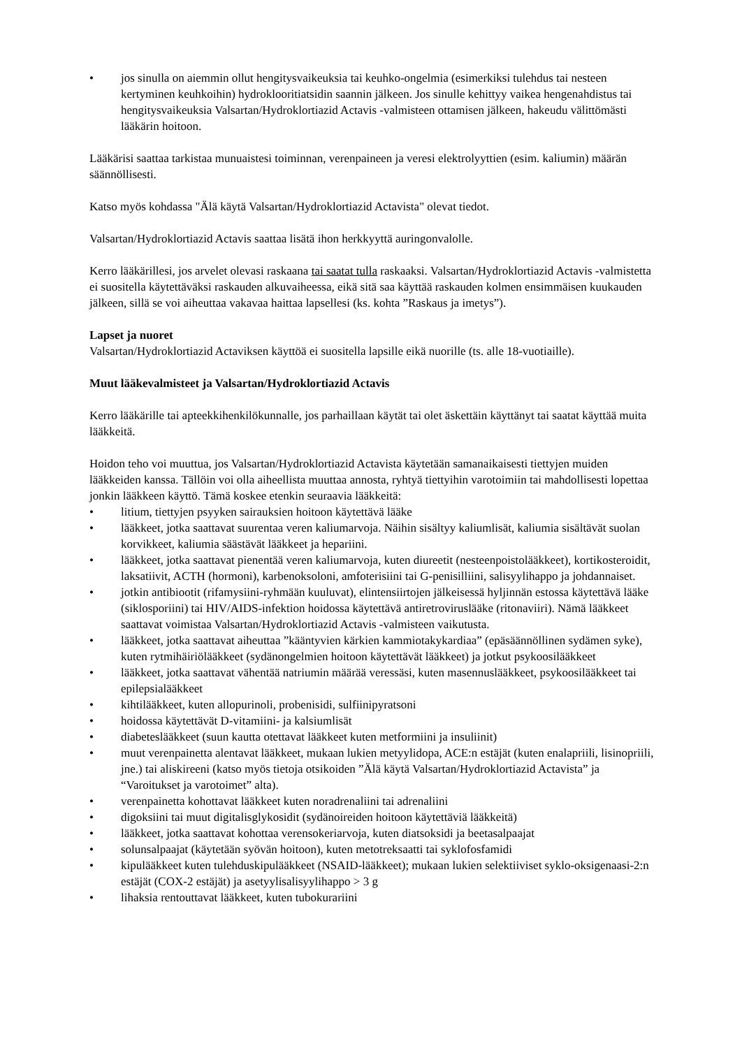• jos sinulla on aiemmin ollut hengitysvaikeuksia tai keuhko-ongelmia (esimerkiksi tulehdus tai nesteen kertyminen keuhkoihin) hydroklooritiatsidin saannin jälkeen. Jos sinulle kehittyy vaikea hengenahdistus tai hengitysvaikeuksia Valsartan/Hydroklortiazid Actavis -valmisteen ottamisen jälkeen, hakeudu välittömästi lääkärin hoitoon.
Lääkärisi saattaa tarkistaa munuaistesi toiminnan, verenpaineen ja veresi elektrolyyttien (esim. kaliumin) määrän säännöllisesti.
Katso myös kohdassa "Älä käytä Valsartan/Hydroklortiazid Actavista" olevat tiedot.
Valsartan/Hydroklortiazid Actavis saattaa lisätä ihon herkkyyttä auringonvalolle.
Kerro lääkärillesi, jos arvelet olevasi raskaana tai saatat tulla raskaaksi. Valsartan/Hydroklortiazid Actavis -valmistetta ei suositella käytettäväksi raskauden alkuvaiheessa, eikä sitä saa käyttää raskauden kolmen ensimmäisen kuukauden jälkeen, sillä se voi aiheuttaa vakavaa haittaa lapsellesi (ks. kohta ”Raskaus ja imetys”).
Lapset ja nuoret
Valsartan/Hydroklortiazid Actaviksen käyttöä ei suositella lapsille eikä nuorille (ts. alle 18-vuotiaille).
Muut lääkevalmisteet ja Valsartan/Hydroklortiazid Actavis
Kerro lääkärille tai apteekkihenkilökunnalle, jos parhaillaan käytät tai olet äskettäin käyttänyt tai saatat käyttää muita lääkkeitä.
Hoidon teho voi muuttua, jos Valsartan/Hydroklortiazid Actavista käytetään samanaikaisesti tiettyjen muiden lääkkeiden kanssa. Tällöin voi olla aiheellista muuttaa annosta, ryhtyä tiettyihin varotoimiin tai mahdollisesti lopettaa jonkin lääkkeen käyttö. Tämä koskee etenkin seuraavia lääkkeitä:
• litium, tiettyjen psyyken sairauksien hoitoon käytettävä lääke
• lääkkeet, jotka saattavat suurentaa veren kaliumarvoja. Näihin sisältyy kaliumlisät, kaliumia sisältävät suolan korvikkeet, kaliumia säästävät lääkkeet ja hepariini.
• lääkkeet, jotka saattavat pienentää veren kaliumarvoja, kuten diureetit (nesteenpoistolääkkeet), kortikosteroidit, laksatiivit, ACTH (hormoni), karbenoksoloni, amfoterisiini tai G-penisilliini, salisyylihappo ja johdannaiset.
• jotkin antibiootit (rifamysiini-ryhmään kuuluvat), elintensiirtojen jälkeisessä hyljinnän estossa käytettävä lääke (siklosporiini) tai HIV/AIDS-infektion hoidossa käytettävä antiretroviruslääke (ritonaviiri). Nämä lääkkeet saattavat voimistaa Valsartan/Hydroklortiazid Actavis -valmisteen vaikutusta.
• lääkkeet, jotka saattavat aiheuttaa ”kääntyvien kärkien kammiotakykardiaa” (epäsäännöllinen sydämen syke), kuten rytmihäiriölääkkeet (sydänongelmien hoitoon käytettävät lääkkeet) ja jotkut psykoosilääkkeet
• lääkkeet, jotka saattavat vähentää natriumin määrää veressäsi, kuten masennuslääkkeet, psykoosilääkkeet tai epilepsialääkkeet
• kihtilääkkeet, kuten allopurinoli, probenisidi, sulfiinipyratsoni
• hoidossa käytettävät D-vitamiini- ja kalsiumlisät
• diabeteslääkkeet (suun kautta otettavat lääkkeet kuten metformiini ja insuliinit)
• muut verenpainetta alentavat lääkkeet, mukaan lukien metyylidopa, ACE:n estäjät (kuten enalapriili, lisinopriili, jne.) tai aliskireeni (katso myös tietoja otsikoiden ”Älä käytä Valsartan/Hydroklortiazid Actavista” ja “Varoitukset ja varotoimet” alta).
• verenpainetta kohottavat lääkkeet kuten noradrenaliini tai adrenaliini
• digoksiini tai muut digitalisglykosidit (sydänoireiden hoitoon käytettäviä lääkkeitä)
• lääkkeet, jotka saattavat kohottaa verensokeriarvoja, kuten diatsoksidi ja beetasalpaajat
• solunsalpaajat (käytetään syövän hoitoon), kuten metotreksaatti tai syklofosfamidi
• kipulääkkeet kuten tulehduskipulääkkeet (NSAID-lääkkeet); mukaan lukien selektiiviset syklo-oksigenaasi-2:n estäjät (COX-2 estäjät) ja asetyylisalisyylihappo > 3 g
• lihaksia rentouttavat lääkkeet, kuten tubokurariini